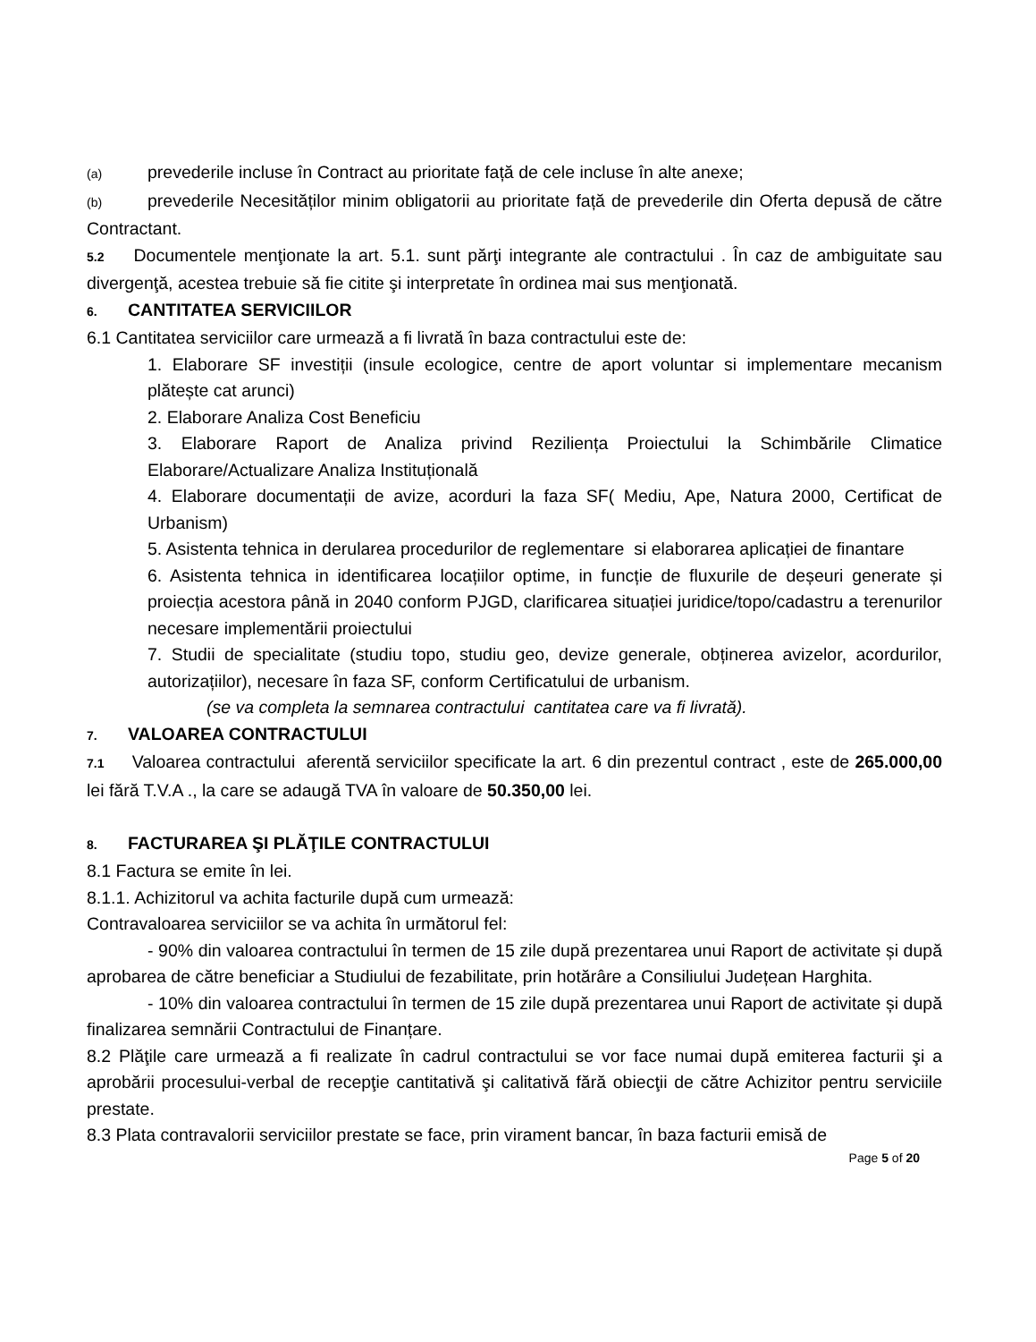(a) prevederile incluse în Contract au prioritate față de cele incluse în alte anexe;
(b) prevederile Necesităților minim obligatorii au prioritate față de prevederile din Oferta depusă de către Contractant.
5.2 Documentele menţionate la art. 5.1. sunt părţi integrante ale contractului . În caz de ambiguitate sau divergenţă, acestea trebuie să fie citite şi interpretate în ordinea mai sus menţionată.
6. CANTITATEA SERVICIILOR
6.1 Cantitatea serviciilor care urmează a fi livrată în baza contractului este de:
1. Elaborare SF investiții (insule ecologice, centre de aport voluntar si implementare mecanism plătește cat arunci)
2. Elaborare Analiza Cost Beneficiu
3. Elaborare Raport de Analiza privind Reziliența Proiectului la Schimbările Climatice Elaborare/Actualizare Analiza Instituțională
4. Elaborare documentații de avize, acorduri la faza SF( Mediu, Ape, Natura 2000, Certificat de Urbanism)
5. Asistenta tehnica in derularea procedurilor de reglementare si elaborarea aplicației de finantare
6. Asistenta tehnica in identificarea locațiilor optime, in funcție de fluxurile de deșeuri generate și proiecția acestora până in 2040 conform PJGD, clarificarea situației juridice/topo/cadastru a terenurilor necesare implementării proiectului
7. Studii de specialitate (studiu topo, studiu geo, devize generale, obținerea avizelor, acordurilor, autorizațiilor), necesare în faza SF, conform Certificatului de urbanism.
(se va completa la semnarea contractului cantitatea care va fi livrată).
7. VALOAREA CONTRACTULUI
7.1 Valoarea contractului aferentă serviciilor specificate la art. 6 din prezentul contract , este de 265.000,00 lei fără T.V.A ., la care se adaugă TVA în valoare de 50.350,00 lei.
8. FACTURAREA ŞI PLĂŢILE CONTRACTULUI
8.1 Factura se emite în lei.
8.1.1. Achizitorul va achita facturile după cum urmează:
Contravaloarea serviciilor se va achita în următorul fel:
- 90% din valoarea contractului în termen de 15 zile după prezentarea unui Raport de activitate și după aprobarea de către beneficiar a Studiului de fezabilitate, prin hotărâre a Consiliului Județean Harghita.
- 10% din valoarea contractului în termen de 15 zile după prezentarea unui Raport de activitate și după finalizarea semnării Contractului de Finanțare.
8.2 Plăţile care urmează a fi realizate în cadrul contractului se vor face numai după emiterea facturii şi a aprobării procesului-verbal de recepţie cantitativă şi calitativă fără obiecţii de către Achizitor pentru serviciile prestate.
8.3 Plata contravalorii serviciilor prestate se face, prin virament bancar, în baza facturii emisă de
Page 5 of 20